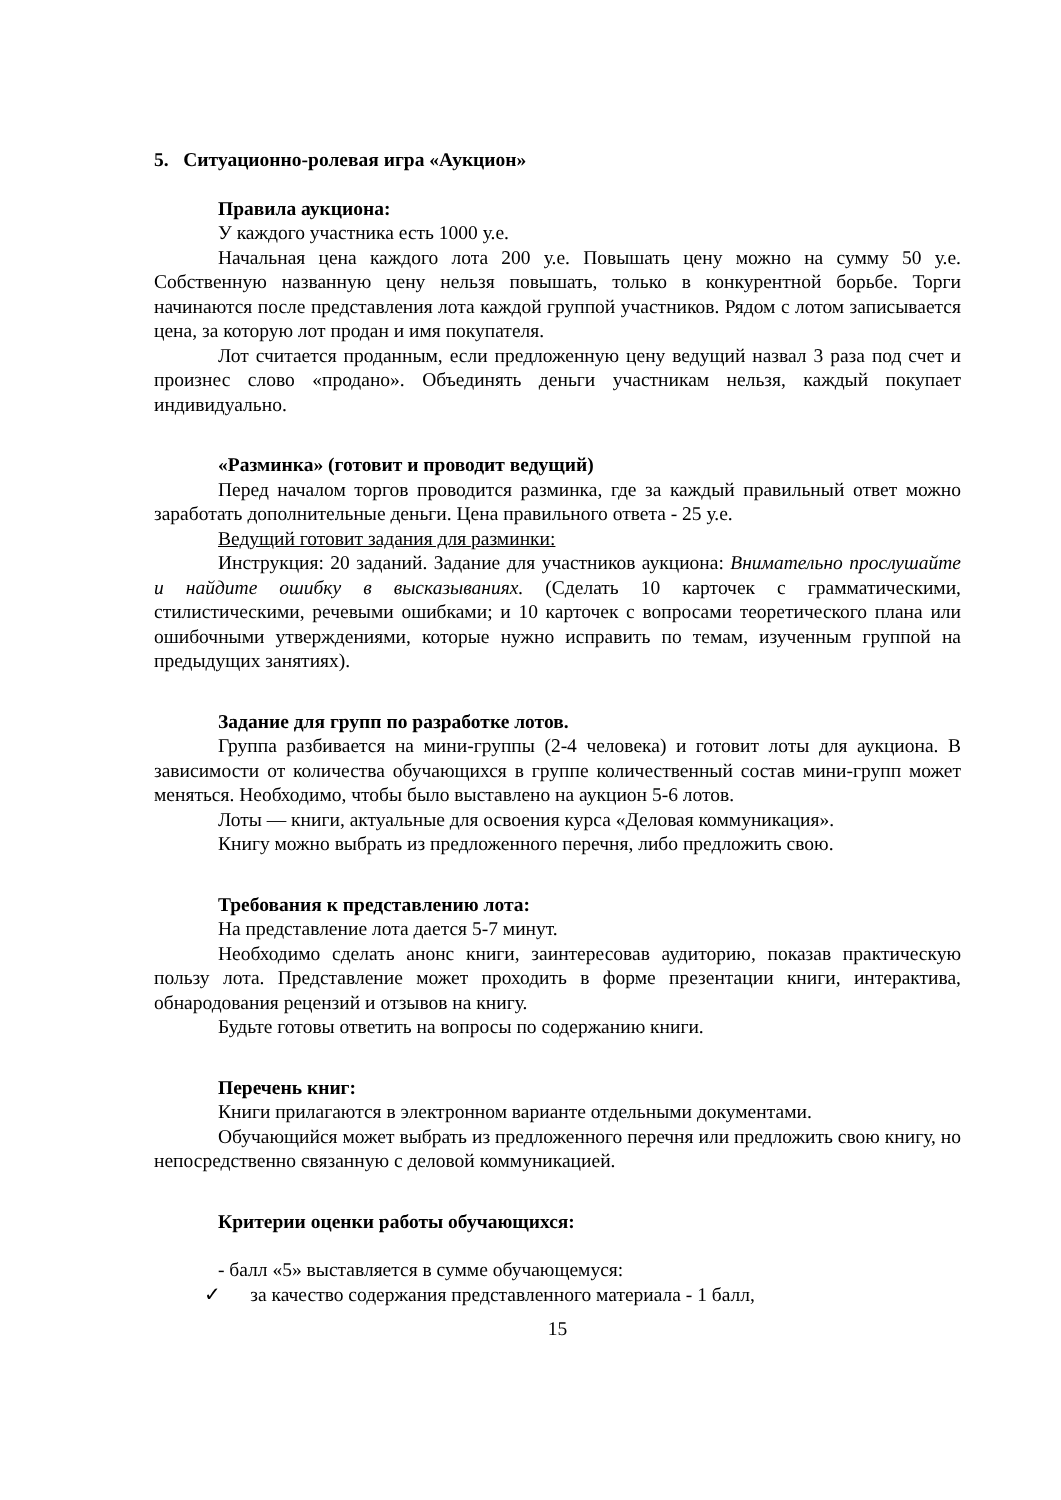5. Ситуационно-ролевая игра «Аукцион»
Правила аукциона:
У каждого участника есть 1000 у.е.
Начальная цена каждого лота 200 у.е. Повышать цену можно на сумму 50 у.е. Собственную названную цену нельзя повышать, только в конкурентной борьбе. Торги начинаются после представления лота каждой группой участников. Рядом с лотом записывается цена, за которую лот продан и имя покупателя.
Лот считается проданным, если предложенную цену ведущий назвал 3 раза под счет и произнес слово «продано». Объединять деньги участникам нельзя, каждый покупает индивидуально.
«Разминка» (готовит и проводит ведущий)
Перед началом торгов проводится разминка, где за каждый правильный ответ можно заработать дополнительные деньги. Цена правильного ответа - 25 у.е.
Ведущий готовит задания для разминки:
Инструкция: 20 заданий. Задание для участников аукциона: Внимательно прослушайте и найдите ошибку в высказываниях. (Сделать 10 карточек с грамматическими, стилистическими, речевыми ошибками; и 10 карточек с вопросами теоретического плана или ошибочными утверждениями, которые нужно исправить по темам, изученным группой на предыдущих занятиях).
Задание для групп по разработке лотов.
Группа разбивается на мини-группы (2-4 человека) и готовит лоты для аукциона. В зависимости от количества обучающихся в группе количественный состав мини-групп может меняться. Необходимо, чтобы было выставлено на аукцион 5-6 лотов.
Лоты — книги, актуальные для освоения курса «Деловая коммуникация».
Книгу можно выбрать из предложенного перечня, либо предложить свою.
Требования к представлению лота:
На представление лота дается 5-7 минут.
Необходимо сделать анонс книги, заинтересовав аудиторию, показав практическую пользу лота. Представление может проходить в форме презентации книги, интерактива, обнародования рецензий и отзывов на книгу.
Будьте готовы ответить на вопросы по содержанию книги.
Перечень книг:
Книги прилагаются в электронном варианте отдельными документами.
Обучающийся может выбрать из предложенного перечня или предложить свою книгу, но непосредственно связанную с деловой коммуникацией.
Критерии оценки работы обучающихся:
- балл «5» выставляется в сумме обучающемуся:
✓ за качество содержания представленного материала - 1 балл,
15